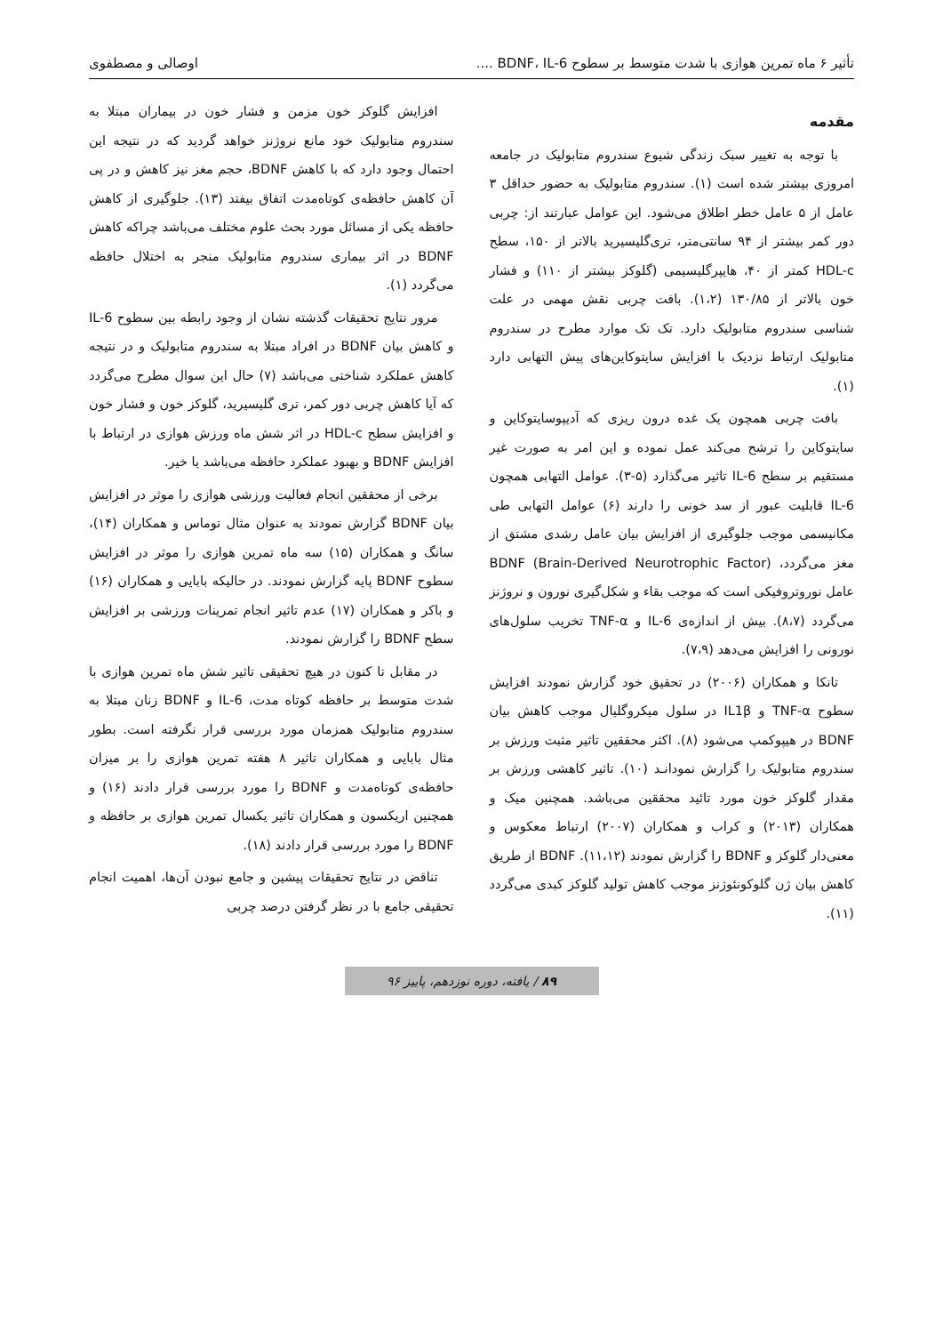تأثیر ۶ ماه تمرین هوازی با شدت متوسط بر سطوح BDNF، IL-6 .... اوصالی و مصطفوی
مقدمه
با توجه به تغییر سبک زندگی شیوع سندروم متابولیک در جامعه امروزی بیشتر شده است (۱). سندروم متابولیک به حضور حداقل ۳ عامل از ۵ عامل خطر اطلاق می‌شود. این عوامل عبارتند از: چربی دور کمر بیشتر از ۹۴ سانتی‌متر، تری‌گلیسیرید بالاتر از ۱۵۰، سطح HDL-c کمتر از ۴۰، هایپرگلیسیمی (گلوکز بیشتر از ۱۱۰) و فشار خون بالاتر از ۱۳۰/۸۵ (۱،۲). بافت چربی نقش مهمی در علت شناسی سندروم متابولیک دارد. تک تک موارد مطرح در سندروم متابولیک ارتباط نزدیک با افزایش سایتوکاین‌های پیش التهابی دارد (۱).
بافت چربی همچون یک غده درون ریزی که آدیپوسایتوکاین و سایتوکاین را ترشح می‌کند عمل نموده و این امر به صورت غیر مستقیم بر سطح IL-6 تاثیر می‌گذارد (۵-۳). عوامل التهابی همچون IL-6 قابلیت عبور از سد خونی را دارند (۶) عوامل التهابی طی مکانیسمی موجب جلوگیری از افزایش بیان عامل رشدی مشتق از مغز می‌گردد، BDNF (Brain-Derived Neurotrophic Factor) عامل نوروتروفیکی است که موجب بقاء و شکل‌گیری نورون و نروژنز می‌گردد (۸،۷). بیش از اندازه‌ی IL-6 و TNF-α تخریب سلول‌های نورونی را افزایش می‌دهد (۷،۹).
تانکا و همکاران (۲۰۰۶) در تحقیق خود گزارش نمودند افزایش سطوح TNF-α و IL1β در سلول میکروگلیال موجب کاهش بیان BDNF در هیپوکمپ می‌شود (۸). اکثر محققین تاثیر مثبت ورزش بر سندروم متابولیک را گزارش نمودانـد (۱۰). تاثیر کاهشی ورزش بر مقدار گلوکز خون مورد تائید محققین می‌باشد. همچنین میک و همکاران (۲۰۱۳) و کراب و همکاران (۲۰۰۷) ارتباط معکوس و معنی‌دار گلوکز و BDNF را گزارش نمودند (۱۱،۱۲). BDNF از طریق کاهش بیان ژن گلوکونئوژنز موجب کاهش تولید گلوکز کبدی می‌گردد (۱۱).
افزایش گلوکز خون مزمن و فشار خون در بیماران مبتلا به سندروم متابولیک خود مانع نروژنز خواهد گردید که در نتیجه این احتمال وجود دارد که با کاهش BDNF، حجم مغز نیز کاهش و در پی آن کاهش حافظه‌ی کوتاه‌مدت اتفاق بیفتد (۱۳). جلوگیری از کاهش حافظه یکی از مسائل مورد بحث علوم مختلف می‌باشد چراکه کاهش BDNF در اثر بیماری سندروم متابولیک منجر به اختلال حافظه می‌گردد (۱).
مرور نتایج تحقیقات گذشته نشان از وجود رابطه بین سطوح IL-6 و کاهش بیان BDNF در افراد مبتلا به سندروم متابولیک و در نتیجه کاهش عملکرد شناختی می‌باشد (۷) حال این سوال مطرح می‌گردد که آیا کاهش چربی دور کمر، تری گلیسیرید، گلوکز خون و فشار خون و افزایش سطح HDL-c در اثر شش ماه ورزش هوازی در ارتباط با افزایش BDNF و بهبود عملکرد حافظه می‌باشد یا خیر.
برخی از محققین انجام فعالیت ورزشی هوازی را موثر در افزایش بیان BDNF گزارش نمودند به عنوان مثال توماس و همکاران (۱۴)، سانگ و همکاران (۱۵) سه ماه تمرین هوازی را موثر در افزایش سطوح BDNF پایه گزارش نمودند. در حالیکه بابایی و همکاران (۱۶) و باکر و همکاران (۱۷) عدم تاثیر انجام تمرینات ورزشی بر افزایش سطح BDNF را گزارش نمودند.
در مقابل تا کنون در هیچ تحقیقی تاثیر شش ماه تمرین هوازی با شدت متوسط بر حافظه کوتاه مدت، IL-6 و BDNF زنان مبتلا به سندروم متابولیک همزمان مورد بررسی قرار نگرفته است. بطور مثال بابایی و همکاران تاثیر ۸ هفته تمرین هوازی را بر میزان حافظه‌ی کوتاه‌مدت و BDNF را مورد بررسی قرار دادند (۱۶) و همچنین اریکسون و همکاران تاثیر یکسال تمرین هوازی بر حافظه و BDNF را مورد بررسی قرار دادند (۱۸).
تناقض در نتایج تحقیقات پیشین و جامع نبودن آن‌ها، اهمیت انجام تحقیقی جامع با در نظر گرفتن درصد چربی
۸۹ / یافته، دوره نوزدهم، پاییز ۹۶